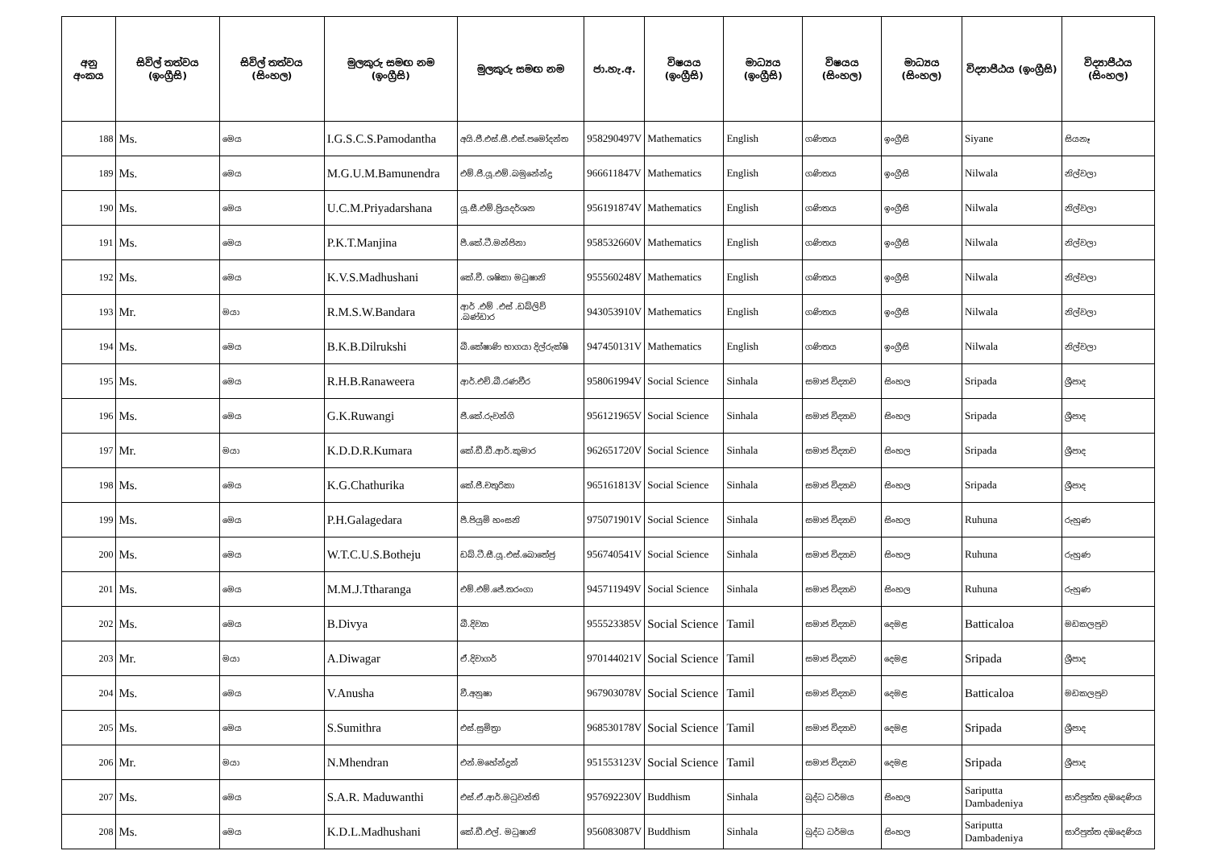| අනු අංකය | සිවිල් තත්වය (ඉංග්‍රීසි) | සිවිල් තත්වය (සිංහල) | මුලකුරු සමඟ නම (ඉංග්‍රීසි) | මුලකුරු සමඟ නම | ජා.හැ.අ. | විෂයය (ඉංග්‍රීසි) | මාධ්‍යය (ඉංග්‍රීසි) | විෂයය (සිංහල) | මාධ්‍යය (සිංහල) | විද්‍යාපීඨය (ඉංග්‍රීසි) | විද්‍යාපීඨය (සිංහල) |
| --- | --- | --- | --- | --- | --- | --- | --- | --- | --- | --- | --- |
| 188 | Ms. | මෙය | I.G.S.C.S.Pamodantha | අයි.ජී.එස්.සී.එස්.පමෝදන්ත | 958290497V | Mathematics | English | ගණිතය | ඉංග්‍රීසි | Siyane | සියනෑ |
| 189 | Ms. | මෙය | M.G.U.M.Bamunendra | එම්.ජී.යූ.එම්.බමුනේන්ද්‍ර | 966611847V | Mathematics | English | ගණිතය | ඉංග්‍රීසි | Nilwala | නිල්වලා |
| 190 | Ms. | මෙය | U.C.M.Priyadarshana | යූ.සී.එම්.ප්‍රියදර්ශන | 956191874V | Mathematics | English | ගණිතය | ඉංග්‍රීසි | Nilwala | නිල්වලා |
| 191 | Ms. | මෙය | P.K.T.Manjina | පී.කේ.ටී.මන්ජිනා | 958532660V | Mathematics | English | ගණිතය | ඉංග්‍රීසි | Nilwala | නිල්වලා |
| 192 | Ms. | මෙය | K.V.S.Madhushani | කේ.වී. ශෂිකා මධුෂානි | 955560248V | Mathematics | English | ගණිතය | ඉංග්‍රීසි | Nilwala | නිල්වලා |
| 193 | Mr. | මයා | R.M.S.W.Bandara | ආර් .එම් .එස් .ඩබ්ලිව් .බණ්ඩාර | 943053910V | Mathematics | English | ගණිතය | ඉංග්‍රීසි | Nilwala | නිල්වලා |
| 194 | Ms. | මෙය | B.K.B.Dilrukshi | බී.කේෂාණි භාගයා දිල්රුක්ෂි | 947450131V | Mathematics | English | ගණිතය | ඉංග්‍රීසි | Nilwala | නිල්වලා |
| 195 | Ms. | මෙය | R.H.B.Ranaweera | ආර්.එච්.බී.රණවීර | 958061994V | Social Science | Sinhala | සමාජ විද්‍යාව | සිංහල | Sripada | ශ්‍රීපාද |
| 196 | Ms. | මෙය | G.K.Ruwangi | ජී.කේ.රුවන්ගි | 956121965V | Social Science | Sinhala | සමාජ විද්‍යාව | සිංහල | Sripada | ශ්‍රීපාද |
| 197 | Mr. | මයා | K.D.D.R.Kumara | කේ.ඩී.ඩී.ආර්.කුමාර | 962651720V | Social Science | Sinhala | සමාජ විද්‍යාව | සිංහල | Sripada | ශ්‍රීපාද |
| 198 | Ms. | මෙය | K.G.Chathurika | කේ.ජී.චතුරිකා | 965161813V | Social Science | Sinhala | සමාජ විද්‍යාව | සිංහල | Sripada | ශ්‍රීපාද |
| 199 | Ms. | මෙය | P.H.Galagedara | පී.පියුමි හංසනි | 975071901V | Social Science | Sinhala | සමාජ විද්‍යාව | සිංහල | Ruhuna | රුහුණ |
| 200 | Ms. | මෙය | W.T.C.U.S.Botheju | ඩබ්.ටී.සී.යූ.එස්.බොතේජු | 956740541V | Social Science | Sinhala | සමාජ විද්‍යාව | සිංහල | Ruhuna | රුහුණ |
| 201 | Ms. | මෙය | M.M.J.Ttharanga | එම්.එම්.ජේ.තරංගා | 945711949V | Social Science | Sinhala | සමාජ විද්‍යාව | සිංහල | Ruhuna | රුහුණ |
| 202 | Ms. | මෙය | B.Divya | බී.දිව්‍යා | 955523385V | Social Science | Tamil | සමාජ විද්‍යාව | දෙමළ | Batticaloa | මඩකලපුව |
| 203 | Mr. | මයා | A.Diwagar | ඒ.දිවාගර් | 970144021V | Social Science | Tamil | සමාජ විද්‍යාව | දෙමළ | Sripada | ශ්‍රීපාද |
| 204 | Ms. | මෙය | V.Anusha | වී.අනුෂා | 967903078V | Social Science | Tamil | සමාජ විද්‍යාව | දෙමළ | Batticaloa | මඩකලපුව |
| 205 | Ms. | මෙය | S.Sumithra | එස්.සුමිත්‍රා | 968530178V | Social Science | Tamil | සමාජ විද්‍යාව | දෙමළ | Sripada | ශ්‍රීපාද |
| 206 | Mr. | මයා | N.Mhendran | එන්.මහේන්ද්‍රන් | 951553123V | Social Science | Tamil | සමාජ විද්‍යාව | දෙමළ | Sripada | ශ්‍රීපාද |
| 207 | Ms. | මෙය | S.A.R. Maduwanthi | එස්.ඒ.ආර්.මධුවන්ති | 957692230V | Buddhism | Sinhala | බුද්ධ ධර්මය | සිංහල | Sariputta Dambadeniya | සාරිපුත්ත දඹදෙණිය |
| 208 | Ms. | මෙය | K.D.L.Madhushani | කේ.ඩී.එල්. මධුෂානි | 956083087V | Buddhism | Sinhala | බුද්ධ ධර්මය | සිංහල | Sariputta Dambadeniya | සාරිපුත්ත දඹදෙණිය |